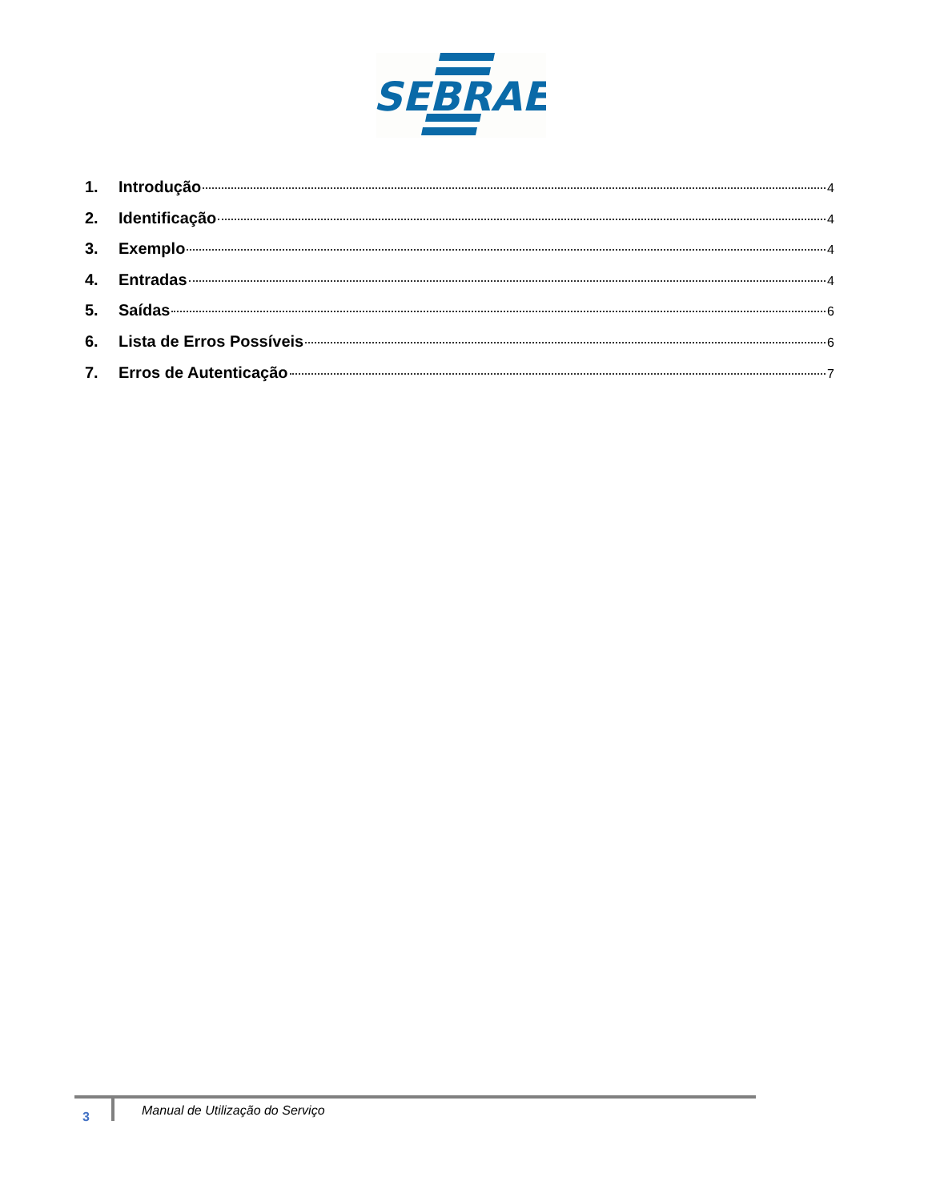SEBRAE
1. Introdução 4
2. Identificação 4
3. Exemplo 4
4. Entradas 4
5. Saídas 6
6. Lista de Erros Possíveis 6
7. Erros de Autenticação 7
3 Manual de Utilização do Serviço